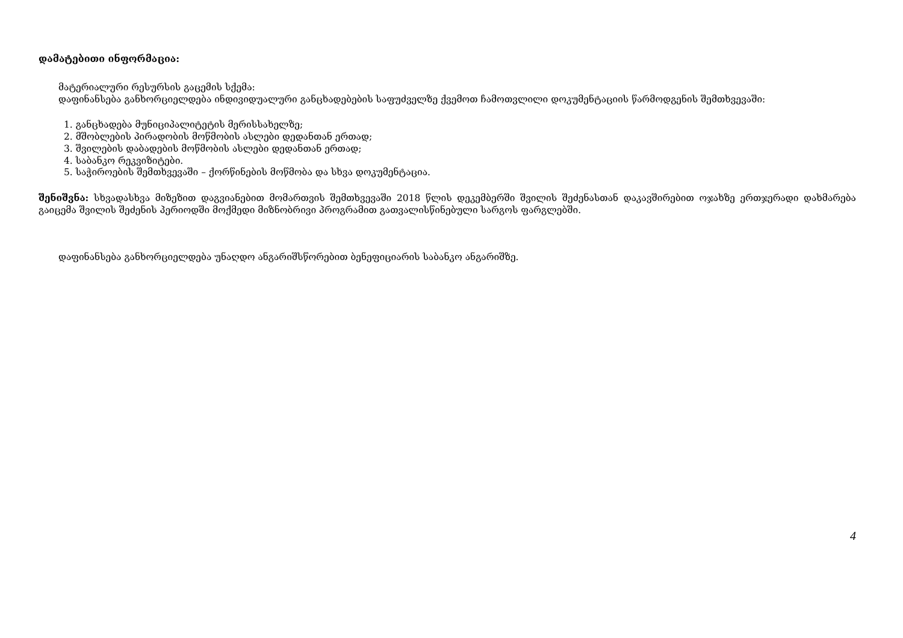დამატებითი ინფორმაცია:
მატერიალური რესურსის გაცემის სქემა:
დაფინანსება განხორციელდება ინდივიდუალური განცხადებების საფუძველზე ქვემოთ ჩამოთვლილი დოკუმენტაციის წარმოდგენის შემთხვევაში:
1. განცხადება მუნიციპალიტეტის მერისსახელზე;
2. მშობლების პირადობის მოწმობის ასლები დედანთან ერთად;
3. შვილების დაბადების მოწმობის ასლები დედანთან ერთად;
4. საბანკო რეკვიზიტები.
5. საჭიროების შემთხვევაში – ქორწინების მოწმობა და სხვა დოკუმენტაცია.
შენიშვნა: სხვადასხვა მიზეზით დაგვიანებით მომართვის შემთხვევაში 2018 წლის დეკემბერში შვილის შეძენასთან დაკავშირებით ოჯახზე ერთჯერადი დახმარება გაიცემა შვილის შეძენის პერიოდში მოქმედი მიზნობრივი პროგრამით გათვალისწინებული სარგოს ფარგლებში.
დაფინანსება განხორციელდება უნაღდო ანგარიშსწორებით ბენეფიციარის საბანკო ანგარიშზე.
4